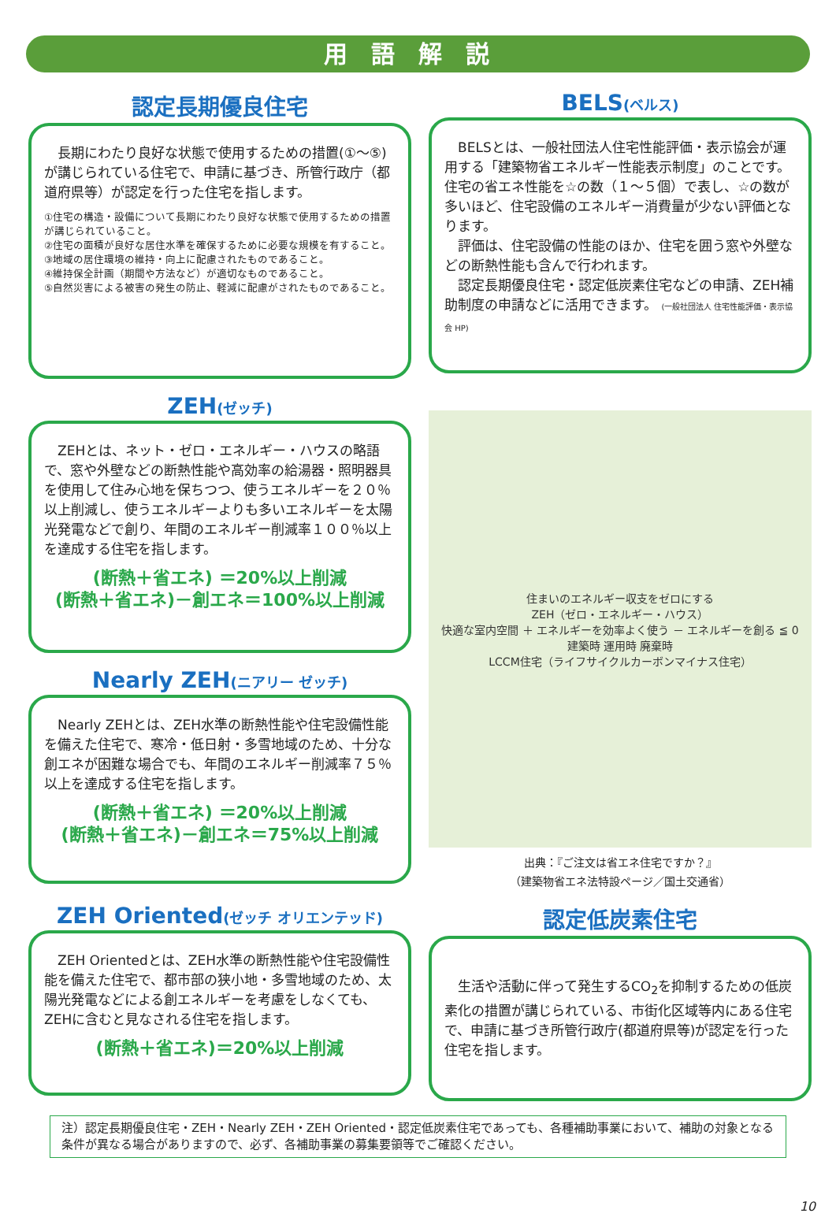用語解説
認定長期優良住宅
　長期にわたり良好な状態で使用するための措置(①～⑤)が講じられている住宅で、申請に基づき、所管行政庁（都道府県等）が認定を行った住宅を指します。
①住宅の構造・設備について長期にわたり良好な状態で使用するための措置が講じられていること。
②住宅の面積が良好な居住水準を確保するために必要な規模を有すること。
③地域の居住環境の維持・向上に配慮されたものであること。
④維持保全計画（期間や方法など）が適切なものであること。
⑤自然災害による被害の発生の防止、軽減に配慮がされたものであること。
BELS(ベルス)
　BELSとは、一般社団法人住宅性能評価・表示協会が運用する「建築物省エネルギー性能表示制度」のことです。住宅の省エネ性能を☆の数（１～５個）で表し、☆の数が多いほど、住宅設備のエネルギー消費量が少ない評価となります。
　評価は、住宅設備の性能のほか、住宅を囲う窓や外壁などの断熱性能も含んで行われます。
　認定長期優良住宅・認定低炭素住宅などの申請、ZEH補助制度の申請などに活用できます。 (一般社団法人 住宅性能評価・表示協会 HP)
ZEH(ゼッチ)
　ZEHとは、ネット・ゼロ・エネルギー・ハウスの略語で、窓や外壁などの断熱性能や高効率の給湯器・照明器具を使用して住み心地を保ちつつ、使うエネルギーを２０％以上削減し、使うエネルギーよりも多いエネルギーを太陽光発電などで創り、年間のエネルギー削減率１００％以上を達成する住宅を指します。
(断熱＋省エネ) ＝20%以上削減
(断熱＋省エネ)－創エネ＝100%以上削減
Nearly ZEH(ニアリー ゼッチ)
　Nearly ZEHとは、ZEH水準の断熱性能や住宅設備性能を備えた住宅で、寒冷・低日射・多雪地域のため、十分な創エネが困難な場合でも、年間のエネルギー削減率７５％以上を達成する住宅を指します。
(断熱＋省エネ) ＝20%以上削減
(断熱＋省エネ)－創エネ＝75%以上削減
住まいのエネルギー収支をゼロにする
ZEH（ゼロ・エネルギー・ハウス）
快適な室内空間 ＋ エネルギーを効率よく使う － エネルギーを創る ≦ 0
建築時 運用時 廃棄時
LCCM住宅（ライフサイクルカーボンマイナス住宅）
出典：『ご注文は省エネ住宅ですか？』
（建築物省エネ法特設ページ／国土交通省）
ZEH Oriented(ゼッチ オリエンテッド)
　ZEH Orientedとは、ZEH水準の断熱性能や住宅設備性能を備えた住宅で、都市部の狭小地・多雪地域のため、太陽光発電などによる創エネルギーを考慮をしなくても、ZEHに含むと見なされる住宅を指します。
(断熱＋省エネ)＝20%以上削減
認定低炭素住宅
　生活や活動に伴って発生するCO<sub>2</sub>を抑制するための低炭素化の措置が講じられている、市街化区域等内にある住宅で、申請に基づき所管行政庁(都道府県等)が認定を行った住宅を指します。
注）認定長期優良住宅・ZEH・Nearly ZEH・ZEH Oriented・認定低炭素住宅であっても、各種補助事業において、補助の対象となる条件が異なる場合がありますので、必ず、各補助事業の募集要領等でご確認ください。
10